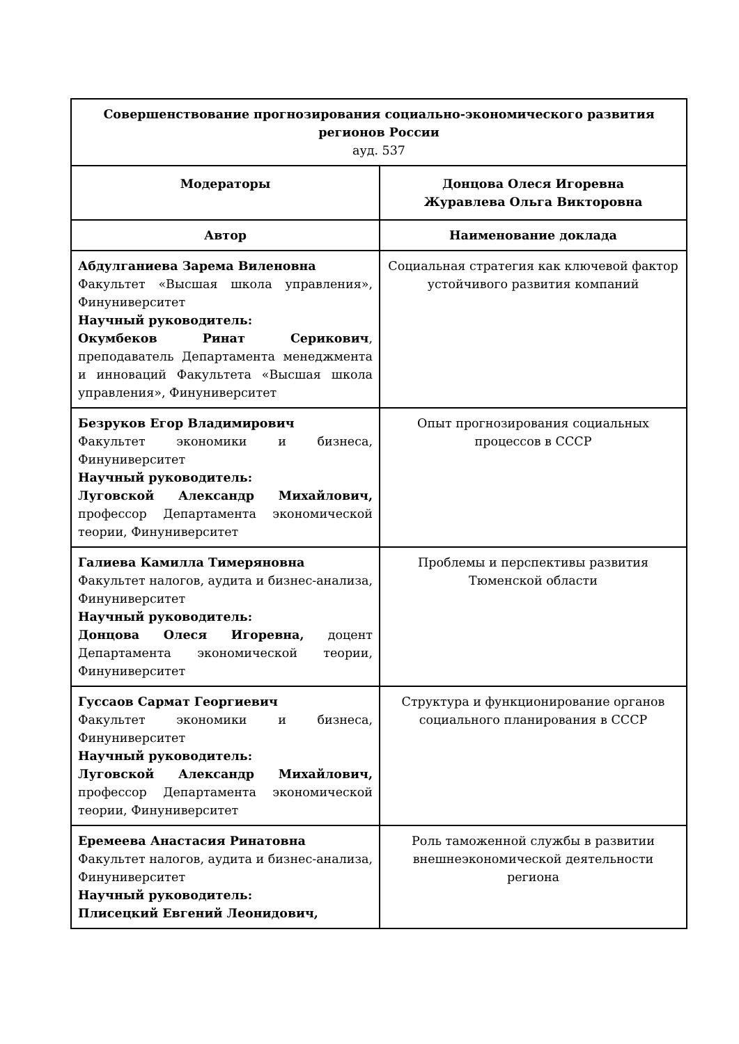| Совершенствование прогнозирования социально-экономического развития регионов России ауд. 537 | |
| Модераторы | Донцова Олеся Игоревна Журавлева Ольга Викторовна |
| Автор | Наименование доклада |
| Абдулганиева Зарема Виленовна Факультет «Высшая школа управления», Финуниверситет Научный руководитель: Окумбеков Ринат Серикович , преподаватель Департамента менеджмента и инноваций Факультета «Высшая школа управления», Финуниверситет | Социальная стратегия как ключевой фактор устойчивого развития компаний |
| Безруков Егор Владимирович Факультет экономики и бизнеса, Финуниверситет Научный руководитель: Луговской Александр Михайлович, профессор Департамента экономической теории, Финуниверситет | Опыт прогнозирования социальных процессов в СССР |
| Галиева Камилла Тимеряновна Факультет налогов, аудита и бизнес-анализа, Финуниверситет Научный руководитель: Донцова Олеся Игоревна, доцент Департамента экономической теории, Финуниверситет | Проблемы и перспективы развития Тюменской области |
| Гуссаов Сармат Георгиевич Факультет экономики и бизнеса, Финуниверситет Научный руководитель: Луговской Александр Михайлович, профессор Департамента экономической теории, Финуниверситет | Структура и функционирование органов социального планирования в СССР |
| Еремеева Анастасия Ринатовна Факультет налогов, аудита и бизнес-анализа, Финуниверситет Научный руководитель: Плисецкий Евгений Леонидович, | Роль таможенной службы в развитии внешнеэкономической деятельности региона |